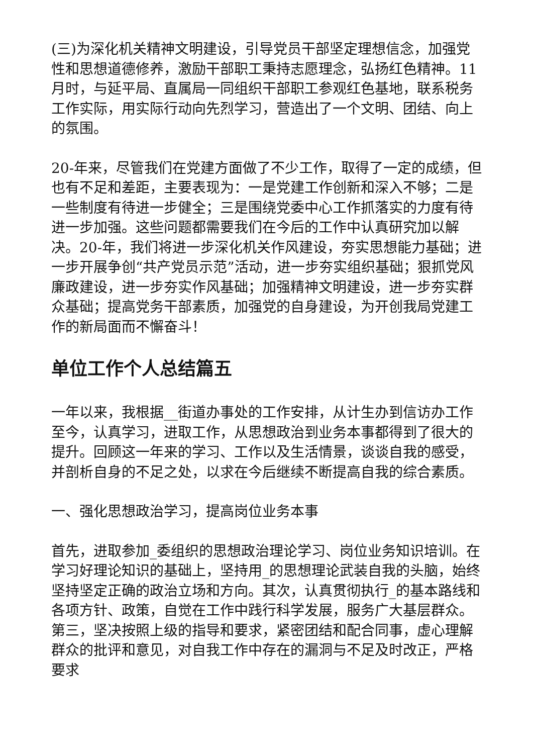(三)为深化机关精神文明建设，引导党员干部坚定理想信念，加强党性和思想道德修养，激励干部职工秉持志愿理念，弘扬红色精神。11月时，与延平局、直属局一同组织干部职工参观红色基地，联系税务工作实际，用实际行动向先烈学习，营造出了一个文明、团结、向上的氛围。
20-年来，尽管我们在党建方面做了不少工作，取得了一定的成绩，但也有不足和差距，主要表现为：一是党建工作创新和深入不够；二是一些制度有待进一步健全；三是围绕党委中心工作抓落实的力度有待进一步加强。这些问题都需要我们在今后的工作中认真研究加以解决。20-年，我们将进一步深化机关作风建设，夯实思想能力基础；进一步开展争创“共产党员示范”活动，进一步夯实组织基础；狠抓党风廉政建设，进一步夯实作风基础；加强精神文明建设，进一步夯实群众基础；提高党务干部素质，加强党的自身建设，为开创我局党建工作的新局面而不懈奋斗！
单位工作个人总结篇五
一年以来，我根据__街道办事处的工作安排，从计生办到信访办工作至今，认真学习，进取工作，从思想政治到业务本事都得到了很大的提升。回顾这一年来的学习、工作以及生活情景，谈谈自我的感受，并剖析自身的不足之处，以求在今后继续不断提高自我的综合素质。
一、强化思想政治学习，提高岗位业务本事
首先，进取参加_委组织的思想政治理论学习、岗位业务知识培训。在学习好理论知识的基础上，坚持用_的思想理论武装自我的头脑，始终坚持坚定正确的政治立场和方向。其次，认真贯彻执行_的基本路线和各项方针、政策，自觉在工作中践行科学发展，服务广大基层群众。第三，坚决按照上级的指导和要求，紧密团结和配合同事，虚心理解群众的批评和意见，对自我工作中存在的漏洞与不足及时改正，严格要求